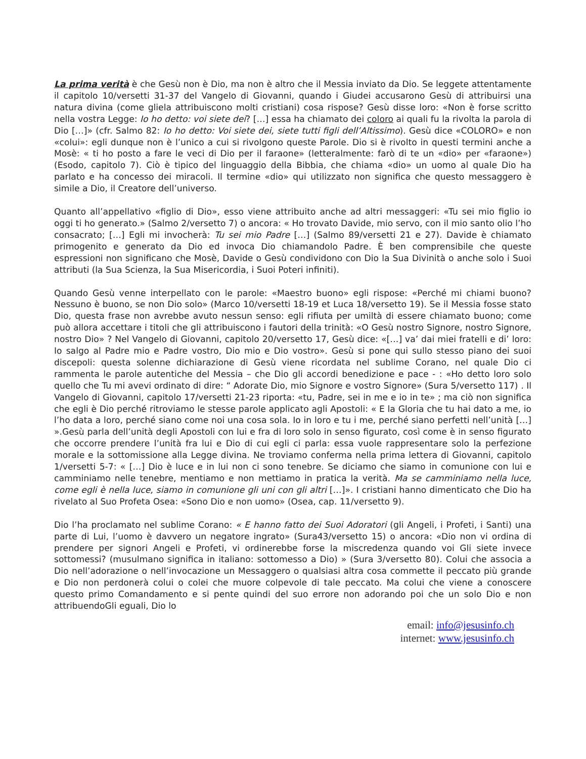La prima verità è che Gesù non è Dio, ma non è altro che il Messia inviato da Dio. Se leggete attentamente il capitolo 10/versetti 31-37 del Vangelo di Giovanni, quando i Giudei accusarono Gesù di attribuirsi una natura divina (come gliela attribuiscono molti cristiani) cosa rispose? Gesù disse loro: «Non è forse scritto nella vostra Legge: Io ho detto: voi siete dei? […] essa ha chiamato dei coloro ai quali fu la rivolta la parola di Dio […]» (cfr. Salmo 82: Io ho detto: Voi siete dei, siete tutti figli dell’Altissimo). Gesù dice «COLORO» e non «colui»: egli dunque non è l’unico a cui si rivolgono queste Parole. Dio si è rivolto in questi termini anche a Mosè: « ti ho posto a fare le veci di Dio per il faraone» (letteralmente: farò di te un «dio» per «faraone») (Esodo, capitolo 7). Ciò è tipico del linguaggio della Bibbia, che chiama «dio» un uomo al quale Dio ha parlato e ha concesso dei miracoli. Il termine «dio» qui utilizzato non significa che questo messaggero è simile a Dio, il Creatore dell’universo.
Quanto all’appellativo «figlio di Dio», esso viene attribuito anche ad altri messaggeri: «Tu sei mio figlio io oggi ti ho generato.» (Salmo 2/versetto 7) o ancora: « Ho trovato Davide, mio servo, con il mio santo olio l’ho consacrato; […] Egli mi invocherà: Tu sei mio Padre […] (Salmo 89/versetti 21 e 27). Davide è chiamato primogenito e generato da Dio ed invoca Dio chiamandolo Padre. È ben comprensibile che queste espressioni non significano che Mosè, Davide o Gesù condividono con Dio la Sua Divinità o anche solo i Suoi attributi (la Sua Scienza, la Sua Misericordia, i Suoi Poteri infiniti).
Quando Gesù venne interpellato con le parole: «Maestro buono» egli rispose: «Perché mi chiami buono? Nessuno è buono, se non Dio solo» (Marco 10/versetti 18-19 et Luca 18/versetto 19). Se il Messia fosse stato Dio, questa frase non avrebbe avuto nessun senso: egli rifiuta per umiltà di essere chiamato buono; come può allora accettare i titoli che gli attribuiscono i fautori della trinità: «O Gesù nostro Signore, nostro Signore, nostro Dio» ? Nel Vangelo di Giovanni, capitolo 20/versetto 17, Gesù dice: «[…] va’ dai miei fratelli e di’ loro: Io salgo al Padre mio e Padre vostro, Dio mio e Dio vostro». Gesù si pone qui sullo stesso piano dei suoi discepoli: questa solenne dichiarazione di Gesù viene ricordata nel sublime Corano, nel quale Dio ci rammenta le parole autentiche del Messia – che Dio gli accordi benedizione e pace - : «Ho detto loro solo quello che Tu mi avevi ordinato di dire: “ Adorate Dio, mio Signore e vostro Signore» (Sura 5/versetto 117) . Il Vangelo di Giovanni, capitolo 17/versetti 21-23 riporta: «tu, Padre, sei in me e io in te» ; ma ciò non significa che egli è Dio perché ritroviamo le stesse parole applicato agli Apostoli: « E la Gloria che tu hai dato a me, io l’ho data a loro, perché siano come noi una cosa sola. Io in loro e tu i me, perché siano perfetti nell’unità […] ».Gesù parla dell’unità degli Apostoli con lui e fra di loro solo in senso figurato, così come è in senso figurato che occorre prendere l’unità fra lui e Dio di cui egli ci parla: essa vuole rappresentare solo la perfezione morale e la sottomissione alla Legge divina. Ne troviamo conferma nella prima lettera di Giovanni, capitolo 1/versetti 5-7: « […] Dio è luce e in lui non ci sono tenebre. Se diciamo che siamo in comunione con lui e camminiamo nelle tenebre, mentiamo e non mettiamo in pratica la verità. Ma se camminiamo nella luce, come egli è nella luce, siamo in comunione gli uni con gli altri […]». I cristiani hanno dimenticato che Dio ha rivelato al Suo Profeta Osea: «Sono Dio e non uomo» (Osea, cap. 11/versetto 9).
Dio l’ha proclamato nel sublime Corano: « E hanno fatto dei Suoi Adoratori (gli Angeli, i Profeti, i Santi) una parte di Lui, l’uomo è davvero un negatore ingrato» (Sura43/versetto 15) o ancora: «Dio non vi ordina di prendere per signori Angeli e Profeti, vi ordinerebbe forse la miscredenza quando voi Gli siete invece sottomessi? (musulmano significa in italiano: sottomesso a Dio) » (Sura 3/versetto 80). Colui che associa a Dio nell’adorazione o nell’invocazione un Messaggero o qualsiasi altra cosa commette il peccato più grande e Dio non perdonerà colui o colei che muore colpevole di tale peccato. Ma colui che viene a conoscere questo primo Comandamento e si pente quindi del suo errore non adorando poi che un solo Dio e non attribuendoGli eguali, Dio lo
email: info@jesusinfo.ch
internet: www.jesusinfo.ch